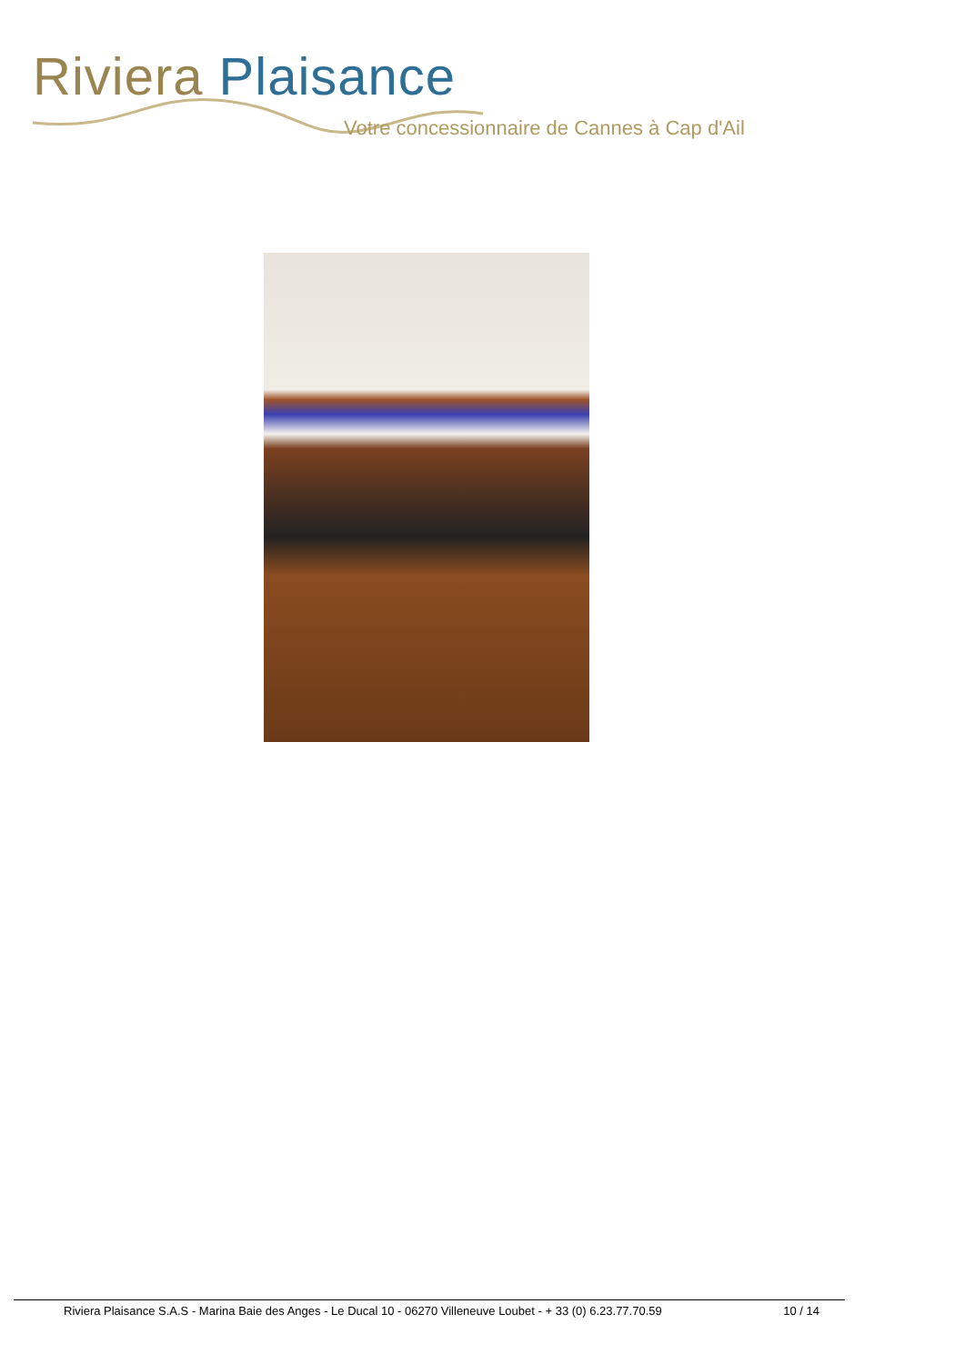Riviera Plaisance
Votre concessionnaire de Cannes à Cap d'Ail
Riviera Plaisance S.A.S - Marina Baie des Anges - Le Ducal 10 - 06270 Villeneuve Loubet - + 33 (0) 6.23.77.70.59 10 / 14